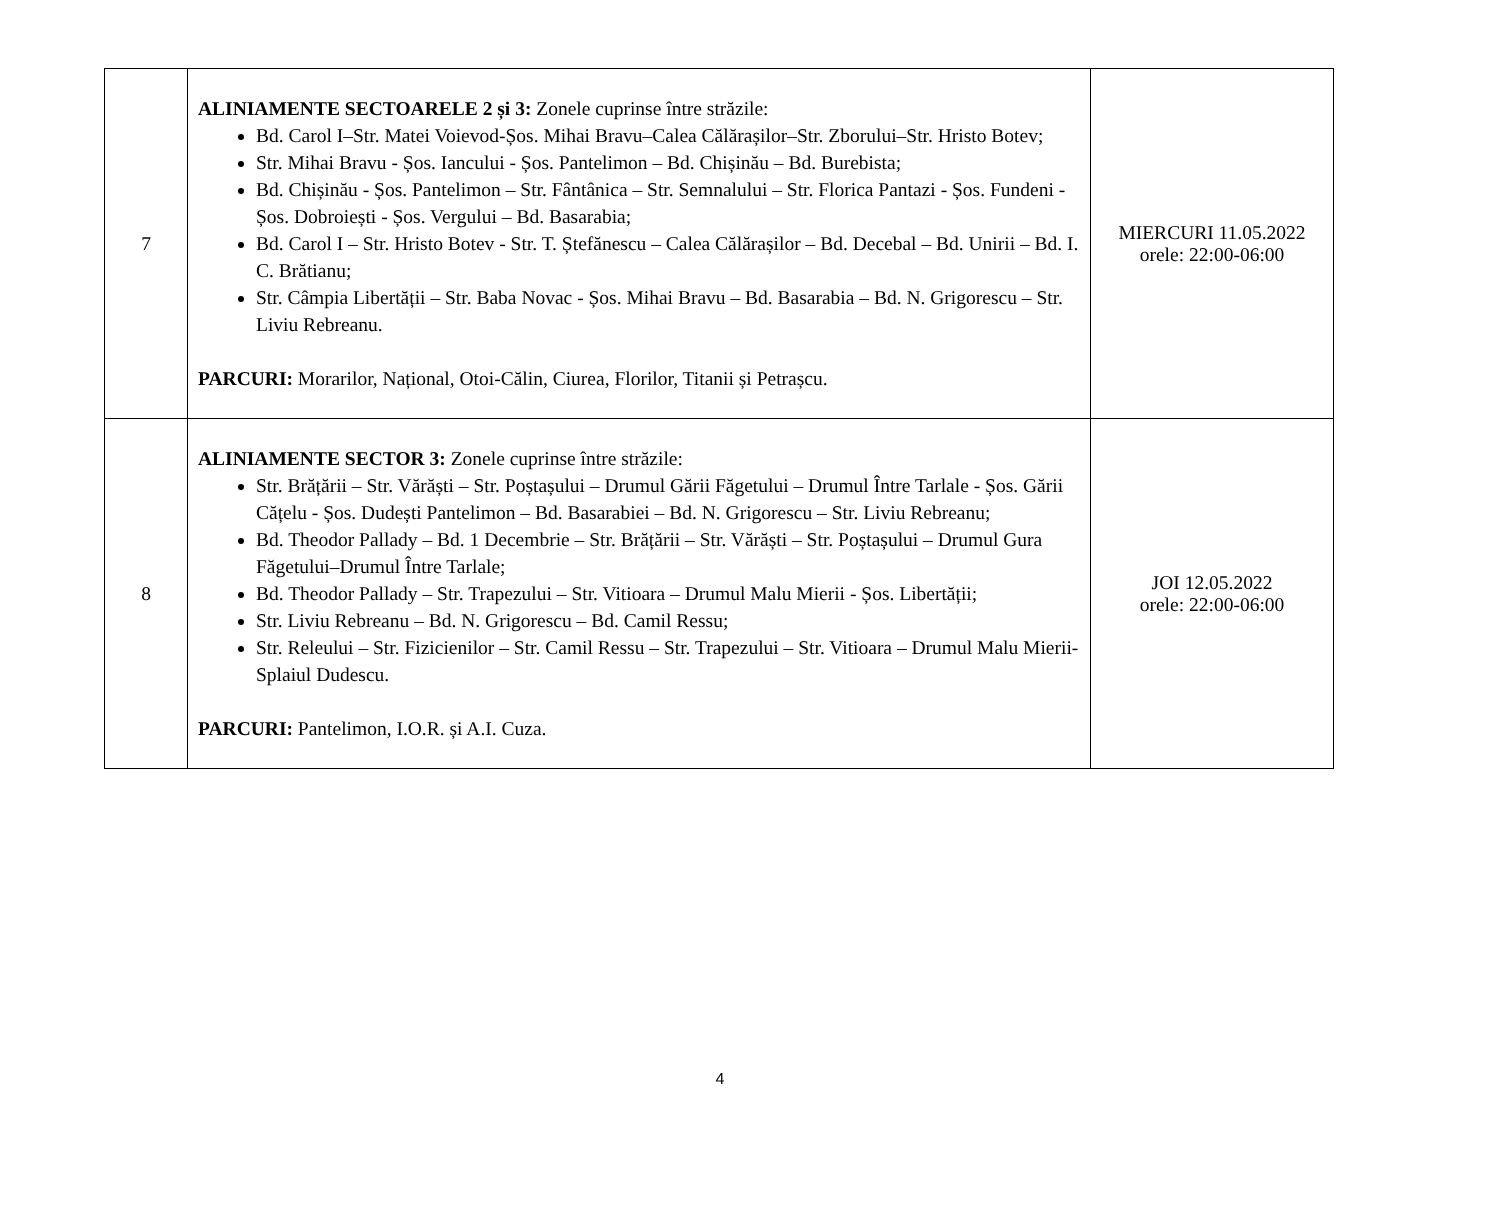| 7 | ALINIAMENTE SECTOARELE 2 și 3: Zonele cuprinse între străzile: Bd. Carol I–Str. Matei Voievod-Șos. Mihai Bravu–Calea Călărașilor–Str. Zborului–Str. Hristo Botev; Str. Mihai Bravu - Șos. Iancului - Șos. Pantelimon – Bd. Chișinău – Bd. Burebista; Bd. Chișinău - Șos. Pantelimon – Str. Fântânica – Str. Semnalului – Str. Florica Pantazi - Șos. Fundeni - Șos. Dobroiești - Șos. Vergului – Bd. Basarabia; Bd. Carol I – Str. Hristo Botev - Str. T. Ștefănescu – Calea Călărașilor – Bd. Decebal – Bd. Unirii – Bd. I. C. Brătianu; Str. Câmpia Libertății – Str. Baba Novac - Șos. Mihai Bravu – Bd. Basarabia – Bd. N. Grigorescu – Str. Liviu Rebreanu. PARCURI: Morarilor, Național, Otoi-Călin, Ciurea, Florilor, Titanii și Petrașcu. | MIERCURI 11.05.2022 orele: 22:00-06:00 |
| 8 | ALINIAMENTE SECTOR 3: Zonele cuprinse între străzile: Str. Brățării – Str. Vărăști – Str. Poștașului – Drumul Gării Făgetului – Drumul Între Tarlale - Șos. Gării Cățelu - Șos. Dudești Pantelimon – Bd. Basarabiei – Bd. N. Grigorescu – Str. Liviu Rebreanu; Bd. Theodor Pallady – Bd. 1 Decembrie – Str. Brățării – Str. Vărăști – Str. Poștașului – Drumul Gura Făgetului–Drumul Între Tarlale; Bd. Theodor Pallady – Str. Trapezului – Str. Vitioara – Drumul Malu Mierii - Șos. Libertății; Str. Liviu Rebreanu – Bd. N. Grigorescu – Bd. Camil Ressu; Str. Releului – Str. Fizicienilor – Str. Camil Ressu – Str. Trapezului – Str. Vitioara – Drumul Malu Mierii- Splaiul Dudescu. PARCURI: Pantelimon, I.O.R. și A.I. Cuza. | JOI 12.05.2022 orele: 22:00-06:00 |
4